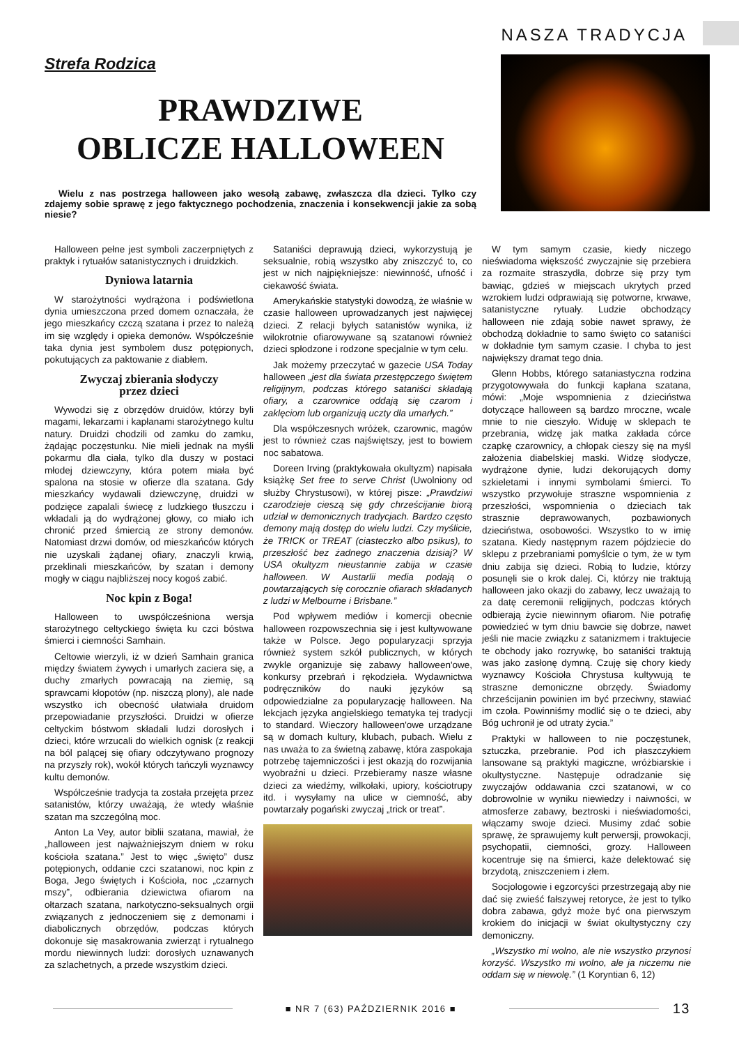NASZA TRADYCJA
Strefa Rodzica
PRAWDZIWE
OBLICZE HALLOWEEN
Wielu z nas postrzega halloween jako wesołą zabawę, zwłaszcza dla dzieci. Tylko czy zdajemy sobie sprawę z jego faktycznego pochodzenia, znaczenia i konsekwencji jakie za sobą niesie?
Halloween pełne jest symboli zaczerpniętych z praktyk i rytuałów satanistycznych i druidzkich.
Dyniowa latarnia
W starożytności wydrążona i podświetlona dynia umieszczona przed domem oznaczała, że jego mieszkańcy czczą szatana i przez to należą im się względy i opieka demonów. Współcześnie taka dynia jest symbolem dusz potępionych, pokutujących za paktowanie z diabłem.
Zwyczaj zbierania słodyczy
przez dzieci
Wywodzi się z obrzędów druidów, którzy byli magami, lekarzami i kapłanami starożytnego kultu natury. Druidzi chodzili od zamku do zamku, żądając poczęstunku. Nie mieli jednak na myśli pokarmu dla ciała, tylko dla duszy w postaci młodej dziewczyny, która potem miała być spalona na stosie w ofierze dla szatana. Gdy mieszkańcy wydawali dziewczynę, druidzi w podzięce zapalali świecę z ludzkiego tłuszczu i wkładali ją do wydrążonej głowy, co miało ich chronić przed śmiercią ze strony demonów. Natomiast drzwi domów, od mieszkańców których nie uzyskali żądanej ofiary, znaczyli krwią, przeklinali mieszkańców, by szatan i demony mogły w ciągu najbliższej nocy kogoś zabić.
Noc kpin z Boga!
Halloween to uwspółcześniona wersja starożytnego celtyckiego święta ku czci bóstwa śmierci i ciemności Samhain.
Celtowie wierzyli, iż w dzień Samhain granica między światem żywych i umarłych zaciera się, a duchy zmarłych powracają na ziemię, są sprawcami kłopotów (np. niszczą plony), ale nade wszystko ich obecność ułatwiała druidom przepowiadanie przyszłości. Druidzi w ofierze celtyckim bóstwom składali ludzi dorosłych i dzieci, które wrzucali do wielkich ognisk (z reakcji na ból palącej się ofiary odczytywano prognozy na przyszły rok), wokół których tańczyli wyznawcy kultu demonów.
Współcześnie tradycja ta została przejęta przez satanistów, którzy uważają, że wtedy właśnie szatan ma szczególną moc.
Anton La Vey, autor biblii szatana, mawiał, że „halloween jest najważniejszym dniem w roku kościoła szatana.” Jest to więc „święto” dusz potępionych, oddanie czci szatanowi, noc kpin z Boga, Jego świętych i Kościoła, noc „czarnych mszy”, odbierania dziewictwa ofiarom na ołtarzach szatana, narkotyczno-seksualnych orgii związanych z jednoczeniem się z demonami i diabolicznych obrzędów, podczas których dokonuje się masakrowania zwierząt i rytualnego mordu niewinnych ludzi: dorosłych uznawanych za szlachetnych, a przede wszystkim dzieci.
Sataniści deprawują dzieci, wykorzystują je seksualnie, robią wszystko aby zniszczyć to, co jest w nich najpiękniejsze: niewinność, ufność i ciekawość świata.
Amerykańskie statystyki dowodzą, że właśnie w czasie halloween uprowadzanych jest najwięcej dzieci. Z relacji byłych satanistów wynika, iż wilokrotnie ofiarowywane są szatanowi również dzieci spłodzone i rodzone specjalnie w tym celu.
Jak możemy przeczytać w gazecie USA Today halloween „jest dla świata przestępczego świętem religijnym, podczas którego sataniści składają ofiary, a czarownice oddają się czarom i zaklęciom lub organizują uczty dla umarłych.”
Dla współczesnych wróżek, czarownic, magów jest to również czas najświętszy, jest to bowiem noc sabatowa.
Doreen Irving (praktykowała okultyzm) napisała książkę Set free to serve Christ (Uwolniony od służby Chrystusowi), w której pisze: „Prawdziwi czarodzieje cieszą się gdy chrześcijanie biorą udział w demonicznych tradycjach. Bardzo często demony mają dostęp do wielu ludzi. Czy myślicie, że TRICK or TREAT (ciasteczko albo psikus), to przeszłość bez żadnego znaczenia dzisiaj? W USA okultyzm nieustannie zabija w czasie halloween. W Austarlii media podają o powtarzających się corocznie ofiarach składanych z ludzi w Melbourne i Brisbane.”
Pod wpływem mediów i komercji obecnie halloween rozpowszechnia się i jest kultywowane także w Polsce. Jego popularyzacji sprzyja również system szkół publicznych, w których zwykle organizuje się zabawy halloween'owe, konkursy przebrań i rękodzieła. Wydawnictwa podręczników do nauki języków są odpowiedzialne za popularyzację halloween. Na lekcjach języka angielskiego tematyka tej tradycji to standard. Wieczory halloween'owe urządzane są w domach kultury, klubach, pubach. Wielu z nas uważa to za świetną zabawę, która zaspokaja potrzebę tajemniczości i jest okazją do rozwijania wyobraźni u dzieci. Przebieramy nasze własne dzieci za wiedźmy, wilkołaki, upiory, kościotrupy itd. i wysyłamy na ulice w ciemność, aby powtarzały pogański zwyczaj „trick or treat”.
W tym samym czasie, kiedy niczego nieświadoma większość zwyczajnie się przebiera za rozmaite straszydła, dobrze się przy tym bawiąc, gdzieś w miejscach ukrytych przed wzrokiem ludzi odprawiają się potworne, krwawe, satanistyczne rytuały. Ludzie obchodzący halloween nie zdają sobie nawet sprawy, że obchodzą dokładnie to samo święto co sataniści w dokładnie tym samym czasie. I chyba to jest największy dramat tego dnia.
Glenn Hobbs, którego sataniastyczna rodzina przygotowywała do funkcji kapłana szatana, mówi: „Moje wspomnienia z dzieciństwa dotyczące halloween są bardzo mroczne, wcale mnie to nie cieszyło. Widuję w sklepach te przebrania, widzę jak matka zakłada córce czapkę czarownicy, a chłopak cieszy się na myśl założenia diabelskiej maski. Widzę słodycze, wydrążone dynie, ludzi dekorujących domy szkieletami i innymi symbolami śmierci. To wszystko przywołuje straszne wspomnienia z przeszłości, wspomnienia o dzieciach tak strasznie deprawowanych, pozbawionych dzieciństwa, osobowości. Wszystko to w imię szatana. Kiedy następnym razem pójdziecie do sklepu z przebraniami pomyślcie o tym, że w tym dniu zabija się dzieci. Robią to ludzie, którzy posunęli sie o krok dalej. Ci, którzy nie traktują halloween jako okazji do zabawy, lecz uważają to za datę ceremonii religijnych, podczas których odbierają życie niewinnym ofiarom. Nie potrafię powiedzieć w tym dniu bawcie się dobrze, nawet jeśli nie macie związku z satanizmem i traktujecie te obchody jako rozrywkę, bo sataniści traktują was jako zasłonę dymną. Czuję się chory kiedy wyznawcy Kościoła Chrystusa kultywują te straszne demoniczne obrzędy. Świadomy chrześcijanin powinien im być przeciwny, stawiać im czoła. Powinniśmy modlić się o te dzieci, aby Bóg uchronił je od utraty życia.”
Praktyki w halloween to nie poczęstunek, sztuczka, przebranie. Pod ich płaszczykiem lansowane są praktyki magiczne, wróżbiarskie i okultystyczne. Następuje odradzanie się zwyczajów oddawania czci szatanowi, w co dobrowolnie w wyniku niewiedzy i naiwności, w atmosferze zabawy, beztroski i nieświadomości, włączamy swoje dzieci. Musimy zdać sobie sprawę, że sprawujemy kult perwersji, prowokacji, psychopatii, ciemności, grozy. Halloween kocentruje się na śmierci, każe delektować się brzydotą, zniszczeniem i złem.
Socjologowie i egzorcyści przestrzegają aby nie dać się zwieść fałszywej retoryce, że jest to tylko dobra zabawa, gdyż może być ona pierwszym krokiem do inicjacji w świat okultystyczny czy demoniczny.
„Wszystko mi wolno, ale nie wszystko przynosi korzyść. Wszystko mi wolno, ale ja niczemu nie oddam się w niewolę.” (1 Koryntian 6, 12)
■ NR 7 (63) PAŹDZIERNIK 2016 ■
13